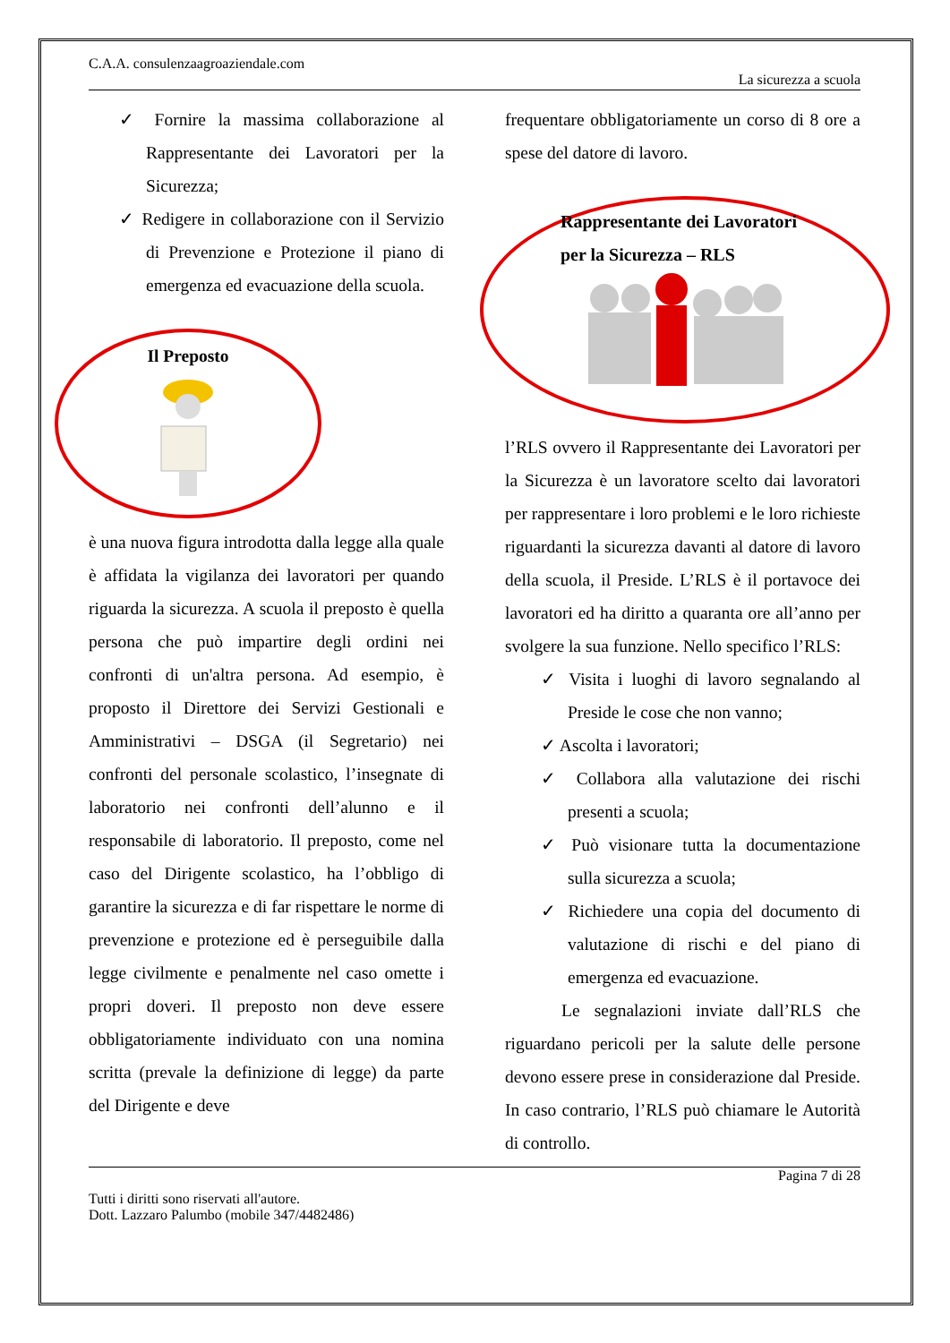C.A.A. consulenzaagroaziendale.com
La sicurezza a scuola
✓ Fornire la massima collaborazione al Rappresentante dei Lavoratori per la Sicurezza;
✓ Redigere in collaborazione con il Servizio di Prevenzione e Protezione il piano di emergenza ed evacuazione della scuola.
Il Preposto
è una nuova figura introdotta dalla legge alla quale è affidata la vigilanza dei lavoratori per quando riguarda la sicurezza. A scuola il preposto è quella persona che può impartire degli ordini nei confronti di un'altra persona. Ad esempio, è proposto il Direttore dei Servizi Gestionali e Amministrativi – DSGA (il Segretario) nei confronti del personale scolastico, l’insegnate di laboratorio nei confronti dell’alunno e il responsabile di laboratorio. Il preposto, come nel caso del Dirigente scolastico, ha l’obbligo di garantire la sicurezza e di far rispettare le norme di prevenzione e protezione ed è perseguibile dalla legge civilmente e penalmente nel caso omette i propri doveri. Il preposto non deve essere obbligatoriamente individuato con una nomina scritta (prevale la definizione di legge) da parte del Dirigente e deve
frequentare obbligatoriamente un corso di 8 ore a spese del datore di lavoro.
Rappresentante dei Lavoratori
per la Sicurezza – RLS
l’RLS ovvero il Rappresentante dei Lavoratori per la Sicurezza è un lavoratore scelto dai lavoratori per rappresentare i loro problemi e le loro richieste riguardanti la sicurezza davanti al datore di lavoro della scuola, il Preside. L’RLS è il portavoce dei lavoratori ed ha diritto a quaranta ore all’anno per svolgere la sua funzione. Nello specifico l’RLS:
✓ Visita i luoghi di lavoro segnalando al Preside le cose che non vanno;
✓ Ascolta i lavoratori;
✓ Collabora alla valutazione dei rischi presenti a scuola;
✓ Può visionare tutta la documentazione sulla sicurezza a scuola;
✓ Richiedere una copia del documento di valutazione di rischi e del piano di emergenza ed evacuazione.
Le segnalazioni inviate dall’RLS che riguardano pericoli per la salute delle persone devono essere prese in considerazione dal Preside. In caso contrario, l’RLS può chiamare le Autorità di controllo.
Pagina 7 di 28
Tutti i diritti sono riservati all'autore.
Dott. Lazzaro Palumbo (mobile 347/4482486)